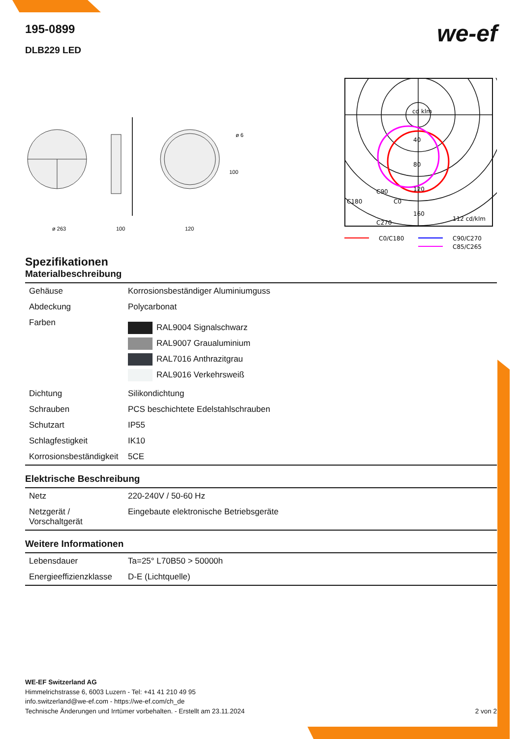we-ef
195-0899
DLB229 LED
ø 263
100
120
ø 6
100
cd klm
40
80
120
160
C90
C180
C0
C270
112 cd/klm
C0/C180
C90/C270
C85/C265
Spezifikationen
Materialbeschreibung
| Gehäuse | Korrosionsbeständiger Aluminiumguss |
| Abdeckung | Polycarbonat |
| Farben | RAL9004 Signalschwarz RAL9007 Graualuminium RAL7016 Anthrazitgrau RAL9016 Verkehrsweiß |
| Dichtung | Silikondichtung |
| Schrauben | PCS beschichtete Edelstahlschrauben |
| Schutzart | IP55 |
| Schlagfestigkeit | IK10 |
| Korrosionsbeständigkeit | 5CE |
Elektrische Beschreibung
| Netz | 220-240V / 50-60 Hz |
| Netzgerät / Vorschaltgerät | Eingebaute elektronische Betriebsgeräte |
Weitere Informationen
| Lebensdauer | Ta=25° L70B50 > 50000h |
| Energieeffizienzklasse | D-E (Lichtquelle) |
WE-EF Switzerland AG
Himmelrichstrasse 6, 6003 Luzern - Tel: +41 41 210 49 95
info.switzerland@we-ef.com - https://we-ef.com/ch_de
Technische Änderungen und Irrtümer vorbehalten. - Erstellt am 23.11.2024 2 von 2